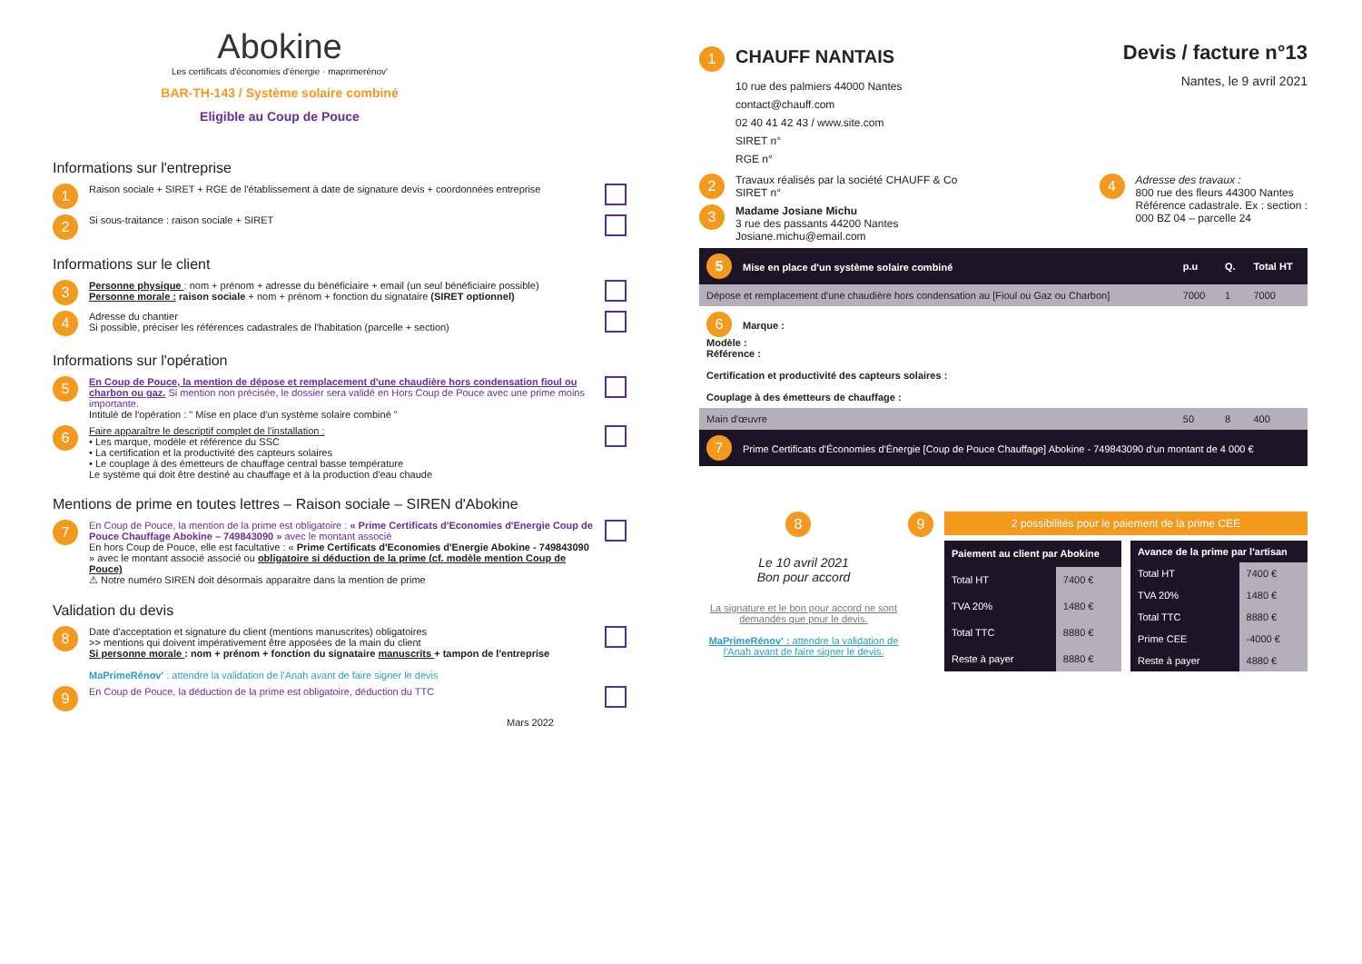Abokine
Les certificats d'économies d'énergie · maprimerénov'
BAR-TH-143 / Système solaire combiné
Eligible au Coup de Pouce
Informations sur l'entreprise
1 Raison sociale + SIRET + RGE de l'établissement à date de signature devis + coordonnées entreprise
2 Si sous-traitance : raison sociale + SIRET
Informations sur le client
3 Personne physique : nom + prénom + adresse du bénéficiaire + email (un seul bénéficiaire possible)
Personne morale : raison sociale + nom + prénom + fonction du signataire (SIRET optionnel)
4 Adresse du chantier
Si possible, préciser les références cadastrales de l'habitation (parcelle + section)
Informations sur l'opération
5 En Coup de Pouce, la mention de dépose et remplacement d'une chaudière hors condensation fioul ou charbon ou gaz. Si mention non précisée, le dossier sera validé en Hors Coup de Pouce avec une prime moins importante.
Intitulé de l'opération : " Mise en place d'un système solaire combiné "
6 Faire apparaître le descriptif complet de l'installation :
• Les marque, modèle et référence du SSC
• La certification et la productivité des capteurs solaires
• Le couplage à des émetteurs de chauffage central basse température
Le système qui doit être destiné au chauffage et à la production d'eau chaude
Mentions de prime en toutes lettres – Raison sociale – SIREN d'Abokine
7 En Coup de Pouce, la mention de la prime est obligatoire : « Prime Certificats d'Economies d'Energie Coup de Pouce Chauffage Abokine – 749843090 » avec le montant associé
En hors Coup de Pouce, elle est facultative : « Prime Certificats d'Economies d'Energie Abokine - 749843090 » avec le montant associé associé ou obligatoire si déduction de la prime (cf. modèle mention Coup de Pouce)
⚠ Notre numéro SIREN doit désormais apparaitre dans la mention de prime
Validation du devis
8 Date d'acceptation et signature du client (mentions manuscrites) obligatoires
>> mentions qui doivent impérativement être apposées de la main du client
Si personne morale : nom + prénom + fonction du signataire manuscrits + tampon de l'entreprise
MaPrimeRénov' : attendre la validation de l'Anah avant de faire signer le devis
9 En Coup de Pouce, la déduction de la prime est obligatoire, déduction du TTC
Mars 2022
1 CHAUFF NANTAIS
10 rue des palmiers 44000 Nantes
contact@chauff.com
02 40 41 42 43 / www.site.com
SIRET n°
RGE n°
Devis / facture n°13
Nantes, le 9 avril 2021
2 Travaux réalisés par la société CHAUFF & Co
SIRET n°
3 Madame Josiane Michu
3 rue des passants 44200 Nantes
Josiane.michu@email.com
4 Adresse des travaux :
800 rue des fleurs 44300 Nantes
Référence cadastrale. Ex : section :
000 BZ 04 – parcelle 24
| 5 Mise en place d'un système solaire combiné | p.u | Q. | Total HT |
| --- | --- | --- | --- |
| Dépose et remplacement d'une chaudière hors condensation au [Fioul ou Gaz ou Charbon] | 7000 | 1 | 7000 |
| 6 Marque : Modèle : Référence : Certification et productivité des capteurs solaires : Couplage à des émetteurs de chauffage : | | | |
| Main d'œuvre | 50 | 8 | 400 |
| 7 Prime Certificats d'Économies d'Énergie [Coup de Pouce Chauffage] Abokine - 749843090 d'un montant de 4 000 € | | | |
8
Le 10 avril 2021
Bon pour accord
La signature et le bon pour accord ne sont demandés que pour le devis.
MaPrimeRénov' : attendre la validation de l'Anah avant de faire signer le devis.
9
2 possibilités pour le paiement de la prime CEE
| Paiement au client par Abokine | |
| --- | --- |
| Total HT | 7400 € |
| TVA 20% | 1480 € |
| Total TTC | 8880 € |
| Reste à payer | 8880 € |
| Avance de la prime par l'artisan | |
| --- | --- |
| Total HT | 7400 € |
| TVA 20% | 1480 € |
| Total TTC | 8880 € |
| Prime CEE | -4000 € |
| Reste à payer | 4880 € |